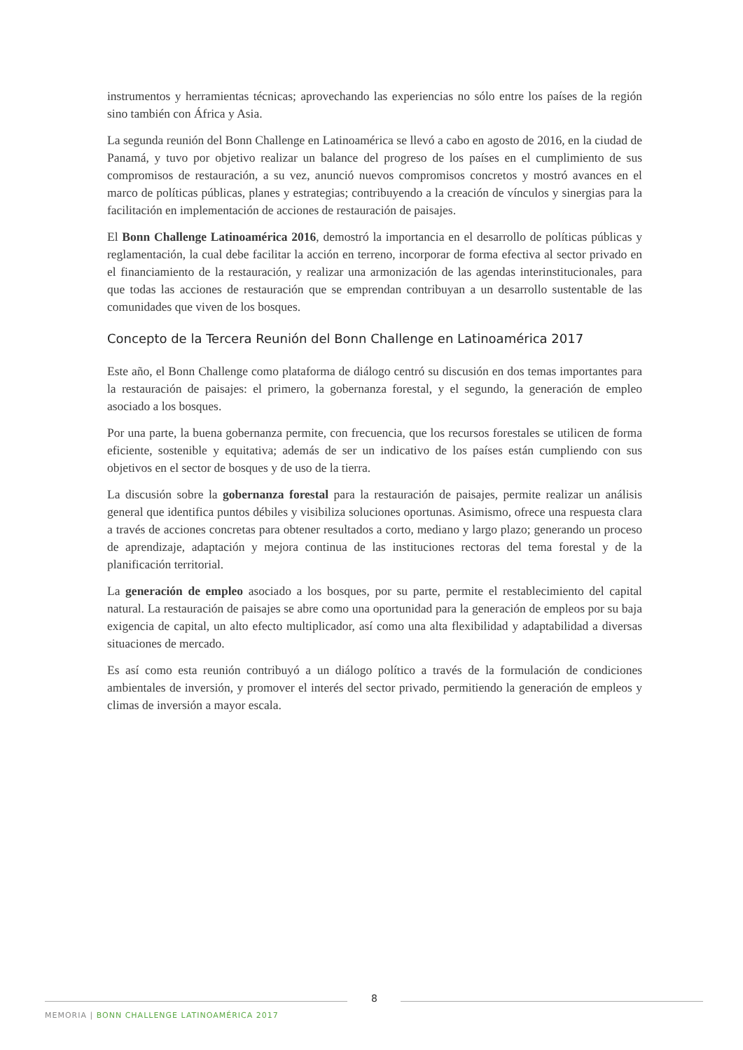instrumentos y herramientas técnicas; aprovechando las experiencias no sólo entre los países de la región sino también con África y Asia.
La segunda reunión del Bonn Challenge en Latinoamérica se llevó a cabo en agosto de 2016, en la ciudad de Panamá, y tuvo por objetivo realizar un balance del progreso de los países en el cumplimiento de sus compromisos de restauración, a su vez, anunció nuevos compromisos concretos y mostró avances en el marco de políticas públicas, planes y estrategias; contribuyendo a la creación de vínculos y sinergias para la facilitación en implementación de acciones de restauración de paisajes.
El Bonn Challenge Latinoamérica 2016, demostró la importancia en el desarrollo de políticas públicas y reglamentación, la cual debe facilitar la acción en terreno, incorporar de forma efectiva al sector privado en el financiamiento de la restauración, y realizar una armonización de las agendas interinstitucionales, para que todas las acciones de restauración que se emprendan contribuyan a un desarrollo sustentable de las comunidades que viven de los bosques.
Concepto de la Tercera Reunión del Bonn Challenge en Latinoamérica 2017
Este año, el Bonn Challenge como plataforma de diálogo centró su discusión en dos temas importantes para la restauración de paisajes: el primero, la gobernanza forestal, y el segundo, la generación de empleo asociado a los bosques.
Por una parte, la buena gobernanza permite, con frecuencia, que los recursos forestales se utilicen de forma eficiente, sostenible y equitativa; además de ser un indicativo de los países están cumpliendo con sus objetivos en el sector de bosques y de uso de la tierra.
La discusión sobre la gobernanza forestal para la restauración de paisajes, permite realizar un análisis general que identifica puntos débiles y visibiliza soluciones oportunas. Asimismo, ofrece una respuesta clara a través de acciones concretas para obtener resultados a corto, mediano y largo plazo; generando un proceso de aprendizaje, adaptación y mejora continua de las instituciones rectoras del tema forestal y de la planificación territorial.
La generación de empleo asociado a los bosques, por su parte, permite el restablecimiento del capital natural. La restauración de paisajes se abre como una oportunidad para la generación de empleos por su baja exigencia de capital, un alto efecto multiplicador, así como una alta flexibilidad y adaptabilidad a diversas situaciones de mercado.
Es así como esta reunión contribuyó a un diálogo político a través de la formulación de condiciones ambientales de inversión, y promover el interés del sector privado, permitiendo la generación de empleos y climas de inversión a mayor escala.
8
MEMORIA | BONN CHALLENGE LATINOAMÉRICA 2017